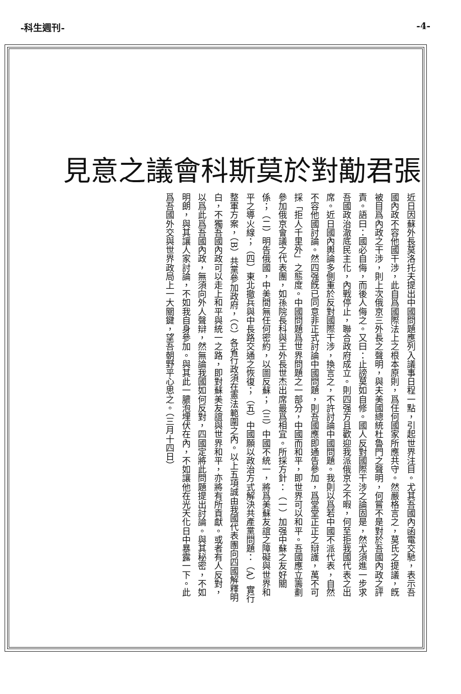-科生週刊- -4-
張君勱對於莫斯科會議之意見
近日因蘇外長莫洛托夫提出中國問題應列入議事日程一點，引起世界注目。尤其吾國內函電交馳，表示吾國內政不容他國干涉，此自爲國際法上之根本原則，爲任何國家所應共守。然嚴格言之，莫氏之提議，旣被目爲內政之干涉，則上次俄京三外長之聲明，與夫美國總統杜魯門之聲明，何嘗不是對於吾國內政之評責。語曰：國必自侮，而後人侮之。又曰：止謗莫如自修。國人反對國際干涉之論固是，然尤須進一步求吾國政治澈底民主化，內戰停止，聯合政府成立。則四强方且歡迎我派俄京之不暇，何至拒我國代表之出席。近日國內輿論多側重於反對國際干涉，換言之，不許討論中國問題。我則以爲若中國不派代表，自然不容他國討論。然四强旣已同意非正式討論中國問題，則吾國應即通告參加，爲堂堂正正之辯護，萬不可採「拒人千里外」之態度。中國問題爲世界問題之一部分，中國而和平，即世界可以和平。吾國應立籌劃參加俄京會議之代表團，如孫院長科與王外長世杰出席最爲相宜。所採方針：（一）加强中蘇之友好關係；（二）明告俄國，中美間無任何密約，以圖反蘇；（三）中國不統一，將爲美蘇友誼之障礙與世界和平之導火線；（四）東北撤兵與中長路交通之恢復；（五）中國願以政治方式解決共產黨問題：（A）實行整軍方案，（B）共黨參加政府，（C）各省行政須在憲法範圍之內。以上五項誠由我國代表團向四國解釋明白，不獨吾國內政可以走上和平與統一之路，即對蘇美友誼與世界和平，亦將有所貢獻。或者有人反對，以爲此爲吾國內政，無須向外人聲辯，然無論我國如何反對，四國定將此問題提出討論。與其秘密，不如明朗，與其讓人家討論，不如我自身參加。與其此一膿泡埋伏在內，不如讓他在光天化日中暴露一下。此爲吾國外交與世界政局上一大關鍵，望吾朝野平心思之。（三月十四日）